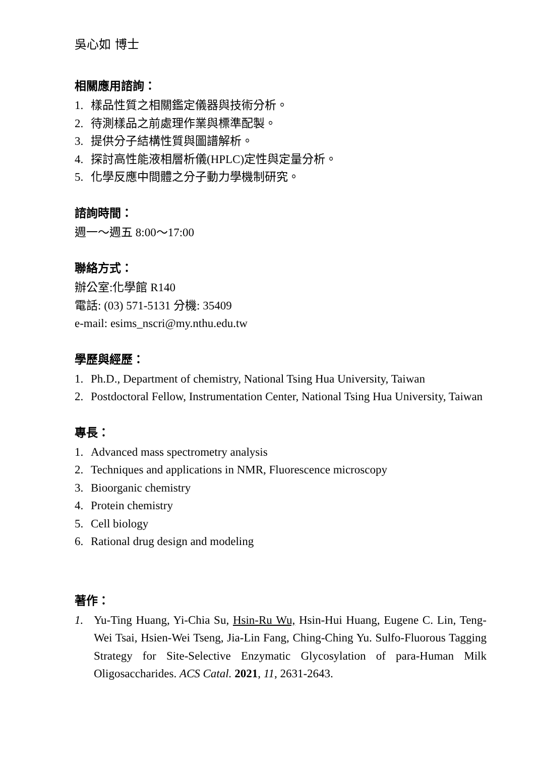吳心如 博士
相關應用諮詢：
1. 樣品性質之相關鑑定儀器與技術分析。
2. 待測樣品之前處理作業與標準配製。
3. 提供分子結構性質與圖譜解析。
4. 探討高性能液相層析儀(HPLC)定性與定量分析。
5. 化學反應中間體之分子動力學機制研究。
諮詢時間：
週一～週五 8:00～17:00
聯絡方式：
辦公室:化學館 R140
電話: (03) 571-5131 分機: 35409
e-mail: esims_nscri@my.nthu.edu.tw
學歷與經歷：
1. Ph.D., Department of chemistry, National Tsing Hua University, Taiwan
2. Postdoctoral Fellow, Instrumentation Center, National Tsing Hua University, Taiwan
專長：
1. Advanced mass spectrometry analysis
2. Techniques and applications in NMR, Fluorescence microscopy
3. Bioorganic chemistry
4. Protein chemistry
5. Cell biology
6. Rational drug design and modeling
著作：
1. Yu-Ting Huang, Yi-Chia Su, Hsin-Ru Wu, Hsin-Hui Huang, Eugene C. Lin, Teng-Wei Tsai, Hsien-Wei Tseng, Jia-Lin Fang, Ching-Ching Yu. Sulfo-Fluorous Tagging Strategy for Site-Selective Enzymatic Glycosylation of para-Human Milk Oligosaccharides. ACS Catal. 2021, 11, 2631-2643.